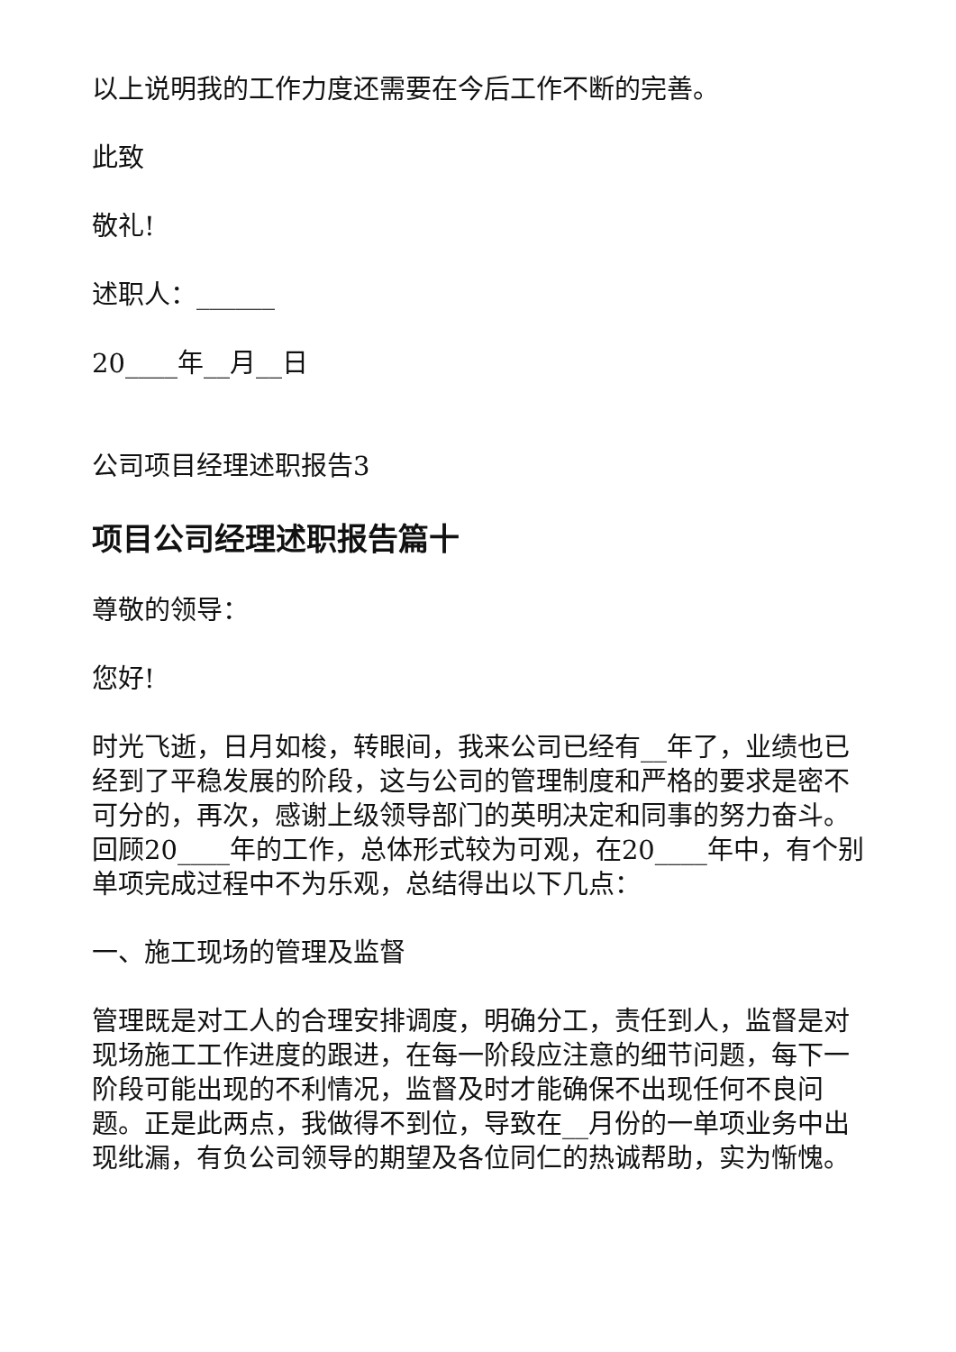以上说明我的工作力度还需要在今后工作不断的完善。
此致
敬礼!
述职人：______
20____年__月__日
公司项目经理述职报告3
项目公司经理述职报告篇十
尊敬的领导：
您好!
时光飞逝，日月如梭，转眼间，我来公司已经有__年了，业绩也已经到了平稳发展的阶段，这与公司的管理制度和严格的要求是密不可分的，再次，感谢上级领导部门的英明决定和同事的努力奋斗。回顾20____年的工作，总体形式较为可观，在20____年中，有个别单项完成过程中不为乐观，总结得出以下几点：
一、施工现场的管理及监督
管理既是对工人的合理安排调度，明确分工，责任到人，监督是对现场施工工作进度的跟进，在每一阶段应注意的细节问题，每下一阶段可能出现的不利情况，监督及时才能确保不出现任何不良问题。正是此两点，我做得不到位，导致在__月份的一单项业务中出现纰漏，有负公司领导的期望及各位同仁的热诚帮助，实为惭愧。